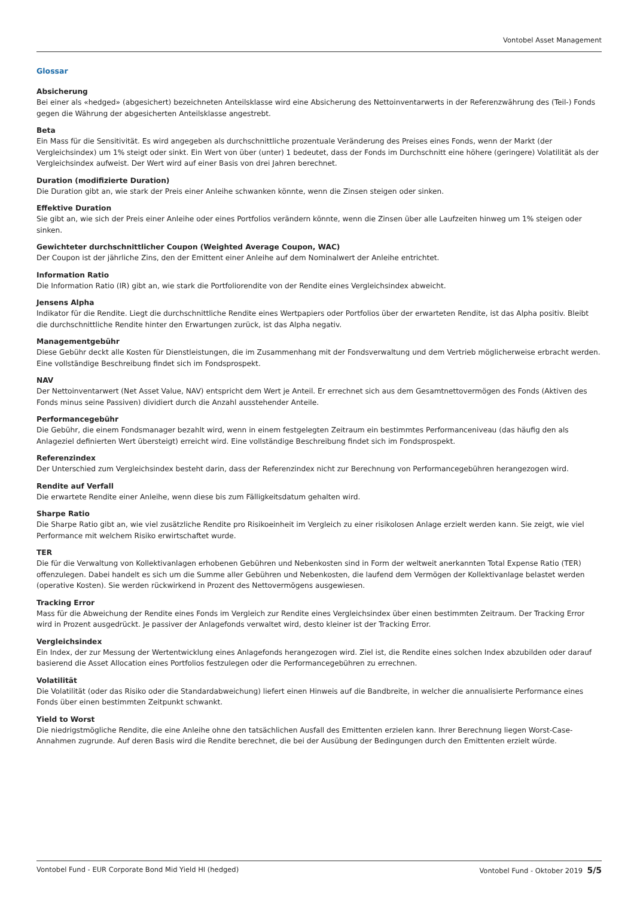Vontobel Asset Management
Glossar
Absicherung
Bei einer als «hedged» (abgesichert) bezeichneten Anteilsklasse wird eine Absicherung des Nettoinventarwerts in der Referenzwährung des (Teil-) Fonds gegen die Währung der abgesicherten Anteilsklasse angestrebt.
Beta
Ein Mass für die Sensitivität. Es wird angegeben als durchschnittliche prozentuale Veränderung des Preises eines Fonds, wenn der Markt (der Vergleichsindex) um 1% steigt oder sinkt. Ein Wert von über (unter) 1 bedeutet, dass der Fonds im Durchschnitt eine höhere (geringere) Volatilität als der Vergleichsindex aufweist. Der Wert wird auf einer Basis von drei Jahren berechnet.
Duration (modifizierte Duration)
Die Duration gibt an, wie stark der Preis einer Anleihe schwanken könnte, wenn die Zinsen steigen oder sinken.
Effektive Duration
Sie gibt an, wie sich der Preis einer Anleihe oder eines Portfolios verändern könnte, wenn die Zinsen über alle Laufzeiten hinweg um 1% steigen oder sinken.
Gewichteter durchschnittlicher Coupon (Weighted Average Coupon, WAC)
Der Coupon ist der jährliche Zins, den der Emittent einer Anleihe auf dem Nominalwert der Anleihe entrichtet.
Information Ratio
Die Information Ratio (IR) gibt an, wie stark die Portfoliorendite von der Rendite eines Vergleichsindex abweicht.
Jensens Alpha
Indikator für die Rendite. Liegt die durchschnittliche Rendite eines Wertpapiers oder Portfolios über der erwarteten Rendite, ist das Alpha positiv. Bleibt die durchschnittliche Rendite hinter den Erwartungen zurück, ist das Alpha negativ.
Managementgebühr
Diese Gebühr deckt alle Kosten für Dienstleistungen, die im Zusammenhang mit der Fondsverwaltung und dem Vertrieb möglicherweise erbracht werden. Eine vollständige Beschreibung findet sich im Fondsprospekt.
NAV
Der Nettoinventarwert (Net Asset Value, NAV) entspricht dem Wert je Anteil. Er errechnet sich aus dem Gesamtnettovermögen des Fonds (Aktiven des Fonds minus seine Passiven) dividiert durch die Anzahl ausstehender Anteile.
Performancegebühr
Die Gebühr, die einem Fondsmanager bezahlt wird, wenn in einem festgelegten Zeitraum ein bestimmtes Performanceniveau (das häufig den als Anlageziel definierten Wert übersteigt) erreicht wird. Eine vollständige Beschreibung findet sich im Fondsprospekt.
Referenzindex
Der Unterschied zum Vergleichsindex besteht darin, dass der Referenzindex nicht zur Berechnung von Performancegebühren herangezogen wird.
Rendite auf Verfall
Die erwartete Rendite einer Anleihe, wenn diese bis zum Fälligkeitsdatum gehalten wird.
Sharpe Ratio
Die Sharpe Ratio gibt an, wie viel zusätzliche Rendite pro Risikoeinheit im Vergleich zu einer risikolosen Anlage erzielt werden kann. Sie zeigt, wie viel Performance mit welchem Risiko erwirtschaftet wurde.
TER
Die für die Verwaltung von Kollektivanlagen erhobenen Gebühren und Nebenkosten sind in Form der weltweit anerkannten Total Expense Ratio (TER) offenzulegen. Dabei handelt es sich um die Summe aller Gebühren und Nebenkosten, die laufend dem Vermögen der Kollektivanlage belastet werden (operative Kosten). Sie werden rückwirkend in Prozent des Nettovermögens ausgewiesen.
Tracking Error
Mass für die Abweichung der Rendite eines Fonds im Vergleich zur Rendite eines Vergleichsindex über einen bestimmten Zeitraum. Der Tracking Error wird in Prozent ausgedrückt. Je passiver der Anlagefonds verwaltet wird, desto kleiner ist der Tracking Error.
Vergleichsindex
Ein Index, der zur Messung der Wertentwicklung eines Anlagefonds herangezogen wird. Ziel ist, die Rendite eines solchen Index abzubilden oder darauf basierend die Asset Allocation eines Portfolios festzulegen oder die Performancegebühren zu errechnen.
Volatilität
Die Volatilität (oder das Risiko oder die Standardabweichung) liefert einen Hinweis auf die Bandbreite, in welcher die annualisierte Performance eines Fonds über einen bestimmten Zeitpunkt schwankt.
Yield to Worst
Die niedrigstmögliche Rendite, die eine Anleihe ohne den tatsächlichen Ausfall des Emittenten erzielen kann. Ihrer Berechnung liegen Worst-Case-Annahmen zugrunde. Auf deren Basis wird die Rendite berechnet, die bei der Ausübung der Bedingungen durch den Emittenten erzielt würde.
Vontobel Fund - EUR Corporate Bond Mid Yield HI (hedged) Vontobel Fund - Oktober 2019 5/5